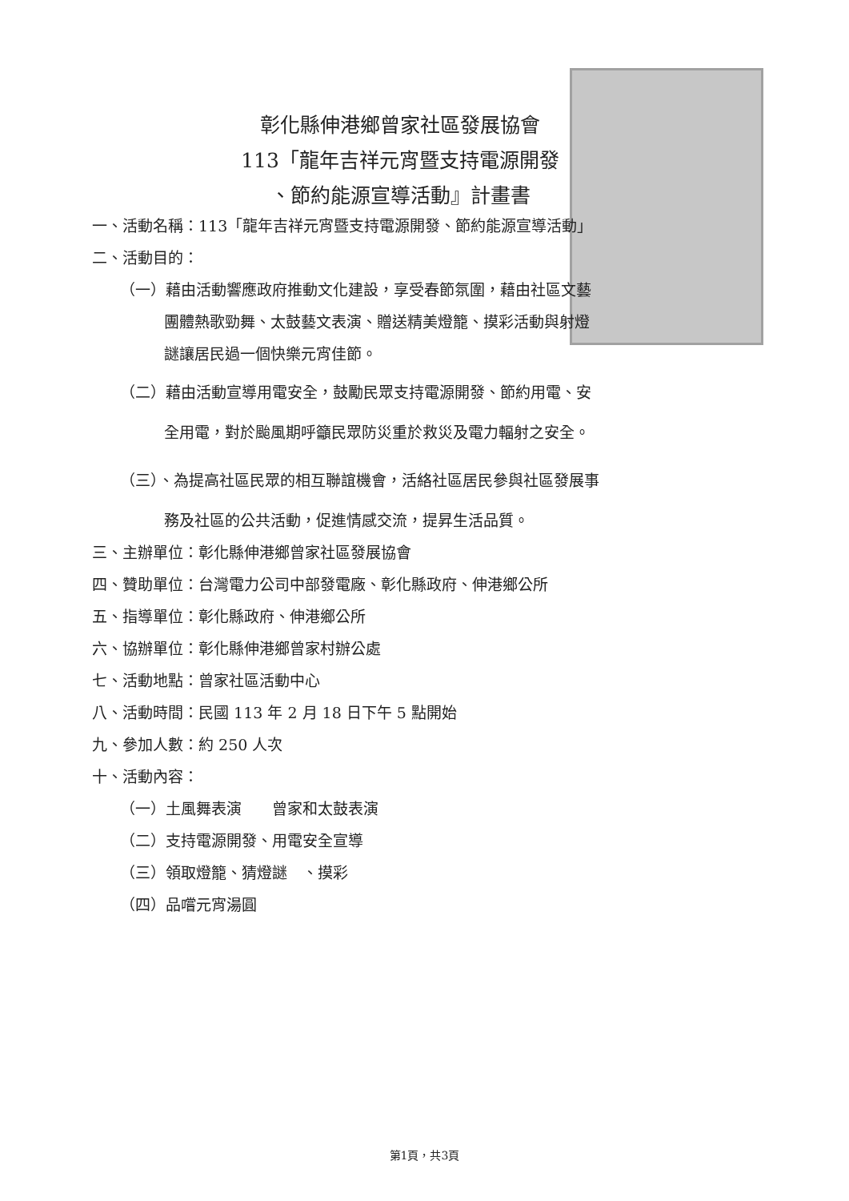彰化縣伸港鄉曾家社區發展協會
113「龍年吉祥元宵暨支持電源開發
、節約能源宣導活動』計畫書
一、活動名稱：113「龍年吉祥元宵暨支持電源開發、節約能源宣導活動」
二、活動目的：
（一）藉由活動響應政府推動文化建設，享受春節氛圍，藉由社區文藝
團體熱歌勁舞、太鼓藝文表演、贈送精美燈籠、摸彩活動與射燈
謎讓居民過一個快樂元宵佳節。
（二）藉由活動宣導用電安全，鼓勵民眾支持電源開發、節約用電、安
全用電，對於颱風期呼籲民眾防災重於救災及電力輻射之安全。
（三）、為提高社區民眾的相互聯誼機會，活絡社區居民參與社區發展事
務及社區的公共活動，促進情感交流，提昇生活品質。
三、主辦單位：彰化縣伸港鄉曾家社區發展協會
四、贊助單位：台灣電力公司中部發電廠、彰化縣政府、伸港鄉公所
五、指導單位：彰化縣政府、伸港鄉公所
六、協辦單位：彰化縣伸港鄉曾家村辦公處
七、活動地點：曾家社區活動中心
八、活動時間：民國 113 年 2 月 18 日下午 5 點開始
九、參加人數：約 250 人次
十、活動內容：
（一）土風舞表演　　曾家和太鼓表演
（二）支持電源開發、用電安全宣導
（三）領取燈籠、猜燈謎　、摸彩
（四）品嚐元宵湯圓
第1頁，共3頁